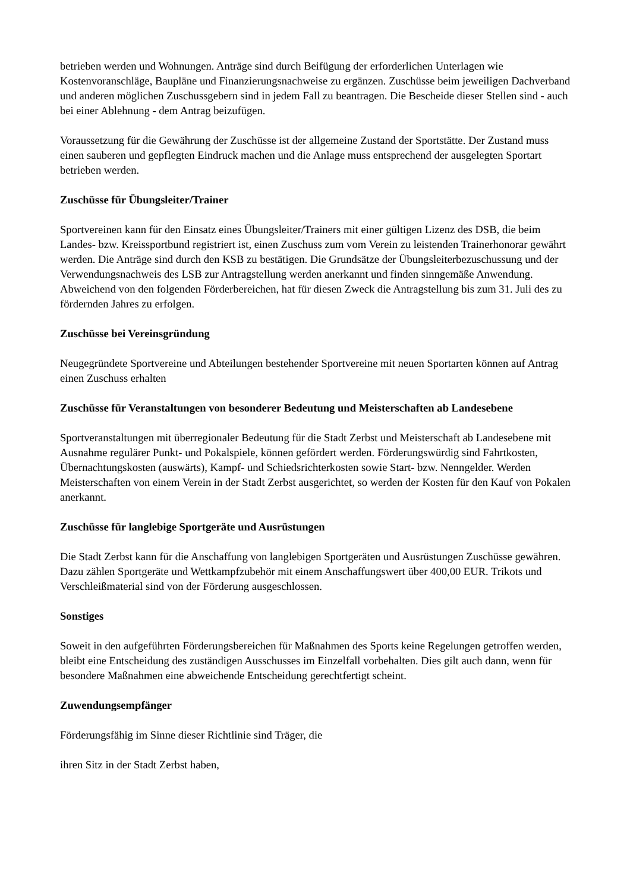betrieben werden und Wohnungen. Anträge sind durch Beifügung der erforderlichen Unterlagen wie Kostenvoranschläge, Baupläne und Finanzierungsnachweise zu ergänzen. Zuschüsse beim jeweiligen Dachverband und anderen möglichen Zuschussgebern sind in jedem Fall zu beantragen. Die Bescheide dieser Stellen sind - auch bei einer Ablehnung - dem Antrag beizufügen.
Voraussetzung für die Gewährung der Zuschüsse ist der allgemeine Zustand der Sportstätte. Der Zustand muss einen sauberen und gepflegten Eindruck machen und die Anlage muss entsprechend der ausgelegten Sportart betrieben werden.
Zuschüsse für Übungsleiter/Trainer
Sportvereinen kann für den Einsatz eines Übungsleiter/Trainers mit einer gültigen Lizenz des DSB, die beim Landes- bzw. Kreissportbund registriert ist, einen Zuschuss zum vom Verein zu leistenden Trainerhonorar gewährt werden. Die Anträge sind durch den KSB zu bestätigen. Die Grundsätze der Übungsleiterbezuschussung und der Verwendungsnachweis des LSB zur Antragstellung werden anerkannt und finden sinngemäße Anwendung. Abweichend von den folgenden Förderbereichen, hat für diesen Zweck die Antragstellung bis zum 31. Juli des zu fördernden Jahres zu erfolgen.
Zuschüsse bei Vereinsgründung
Neugegründete Sportvereine und Abteilungen bestehender Sportvereine mit neuen Sportarten können auf Antrag einen Zuschuss erhalten
Zuschüsse für Veranstaltungen von besonderer Bedeutung und Meisterschaften ab Landesebene
Sportveranstaltungen mit überregionaler Bedeutung für die Stadt Zerbst und Meisterschaft ab Landesebene mit Ausnahme regulärer Punkt- und Pokalspiele, können gefördert werden. Förderungswürdig sind Fahrtkosten, Übernachtungskosten (auswärts), Kampf- und Schiedsrichterkosten sowie Start- bzw. Nenngelder. Werden Meisterschaften von einem Verein in der Stadt Zerbst ausgerichtet, so werden der Kosten für den Kauf von Pokalen anerkannt.
Zuschüsse für langlebige Sportgeräte und Ausrüstungen
Die Stadt Zerbst kann für die Anschaffung von langlebigen Sportgeräten und Ausrüstungen Zuschüsse gewähren. Dazu zählen Sportgeräte und Wettkampfzubehör mit einem Anschaffungswert über 400,00 EUR. Trikots und Verschleißmaterial sind von der Förderung ausgeschlossen.
Sonstiges
Soweit in den aufgeführten Förderungsbereichen für Maßnahmen des Sports keine Regelungen getroffen werden, bleibt eine Entscheidung des zuständigen Ausschusses im Einzelfall vorbehalten. Dies gilt auch dann, wenn für besondere Maßnahmen eine abweichende Entscheidung gerechtfertigt scheint.
Zuwendungsempfänger
Förderungsfähig im Sinne dieser Richtlinie sind Träger, die
ihren Sitz in der Stadt Zerbst haben,